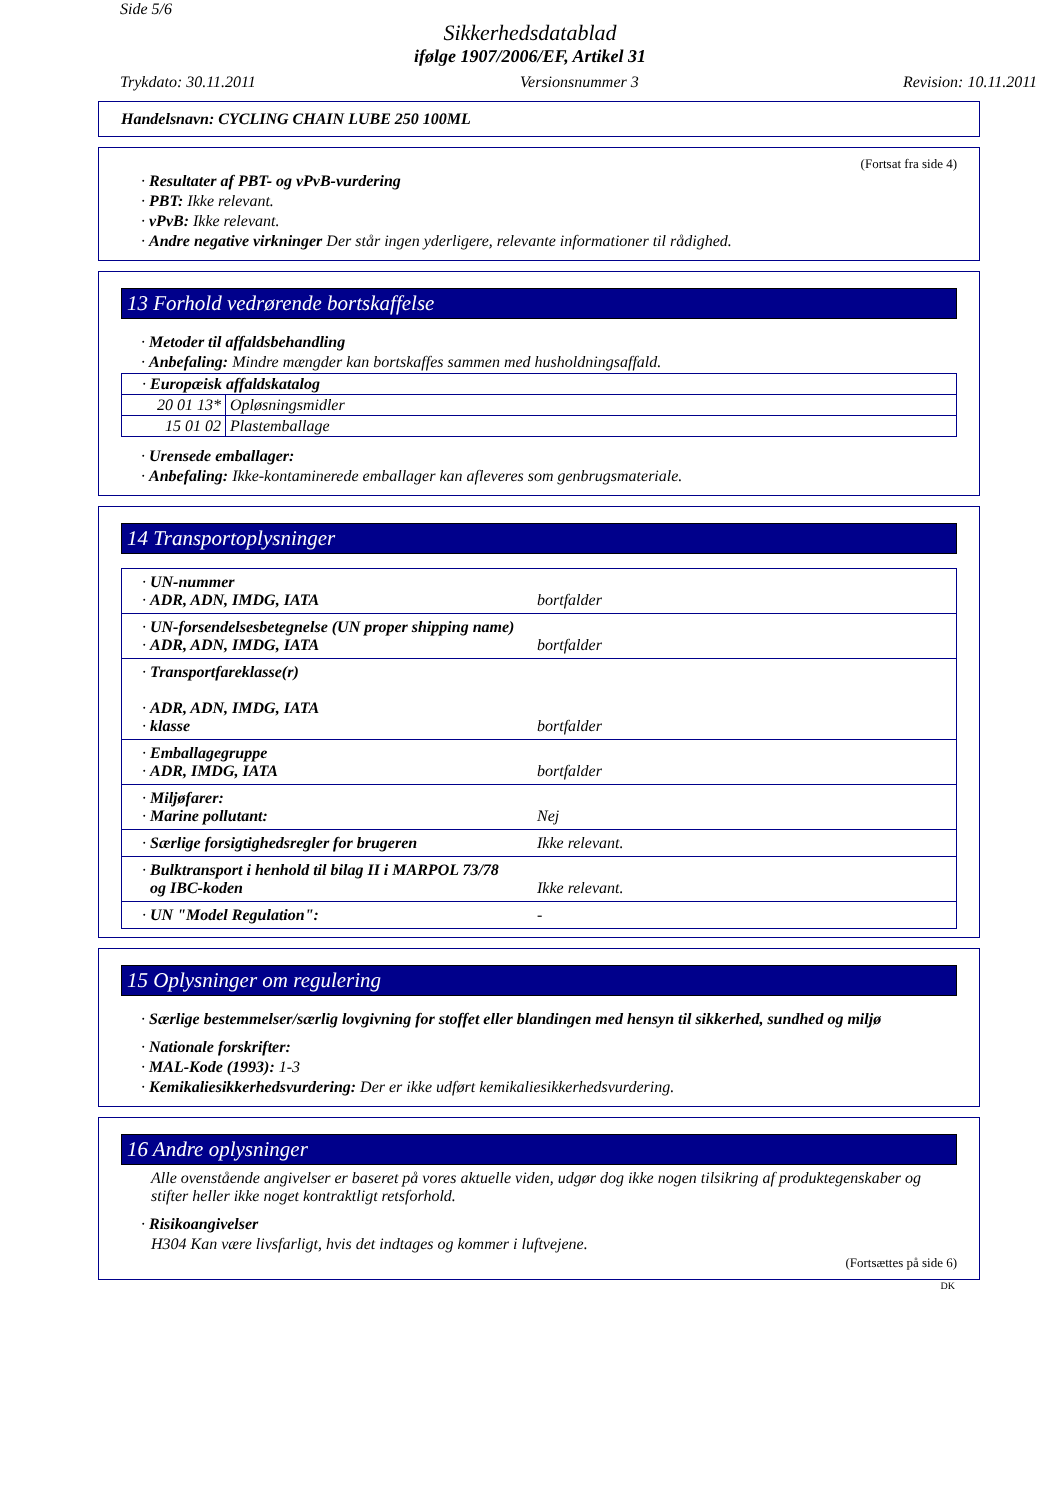Side 5/6
Sikkerhedsdatablad
ifølge 1907/2006/EF, Artikel 31
Trykdato: 30.11.2011 Versionsnummer 3 Revision: 10.11.2011
Handelsnavn: CYCLING CHAIN LUBE 250 100ML
(Fortsat fra side 4)
· Resultater af PBT- og vPvB-vurdering
· PBT: Ikke relevant.
· vPvB: Ikke relevant.
· Andre negative virkninger Der står ingen yderligere, relevante informationer til rådighed.
13 Forhold vedrørende bortskaffelse
· Metoder til affaldsbehandling
· Anbefaling: Mindre mængder kan bortskaffes sammen med husholdningsaffald.
| · Europæisk affaldskatalog | |
| 20 01 13* | Opløsningsmidler |
| 15 01 02 | Plastemballage |
· Urensede emballager:
· Anbefaling: Ikke-kontaminerede emballager kan afleveres som genbrugsmateriale.
14 Transportoplysninger
| · UN-nummer · ADR, ADN, IMDG, IATA bortfalder |
| · UN-forsendelsesbetegnelse (UN proper shipping name) · ADR, ADN, IMDG, IATA bortfalder |
| · Transportfareklasse(r) · ADR, ADN, IMDG, IATA · klasse bortfalder |
| · Emballagegruppe · ADR, IMDG, IATA bortfalder |
| · Miljøfarer: · Marine pollutant: Nej |
| · Særlige forsigtighedsregler for brugeren Ikke relevant. |
| · Bulktransport i henhold til bilag II i MARPOL 73/78 og IBC-koden Ikke relevant. |
| · UN "Model Regulation": - |
15 Oplysninger om regulering
· Særlige bestemmelser/særlig lovgivning for stoffet eller blandingen med hensyn til sikkerhed, sundhed og miljø
· Nationale forskrifter:
· MAL-Kode (1993): 1-3
· Kemikaliesikkerhedsvurdering: Der er ikke udført kemikaliesikkerhedsvurdering.
16 Andre oplysninger
Alle ovenstående angivelser er baseret på vores aktuelle viden, udgør dog ikke nogen tilsikring af produktegenskaber og stifter heller ikke noget kontraktligt retsforhold.
· Risikoangivelser
H304 Kan være livsfarligt, hvis det indtages og kommer i luftvejene.
(Fortsættes på side 6)
DK